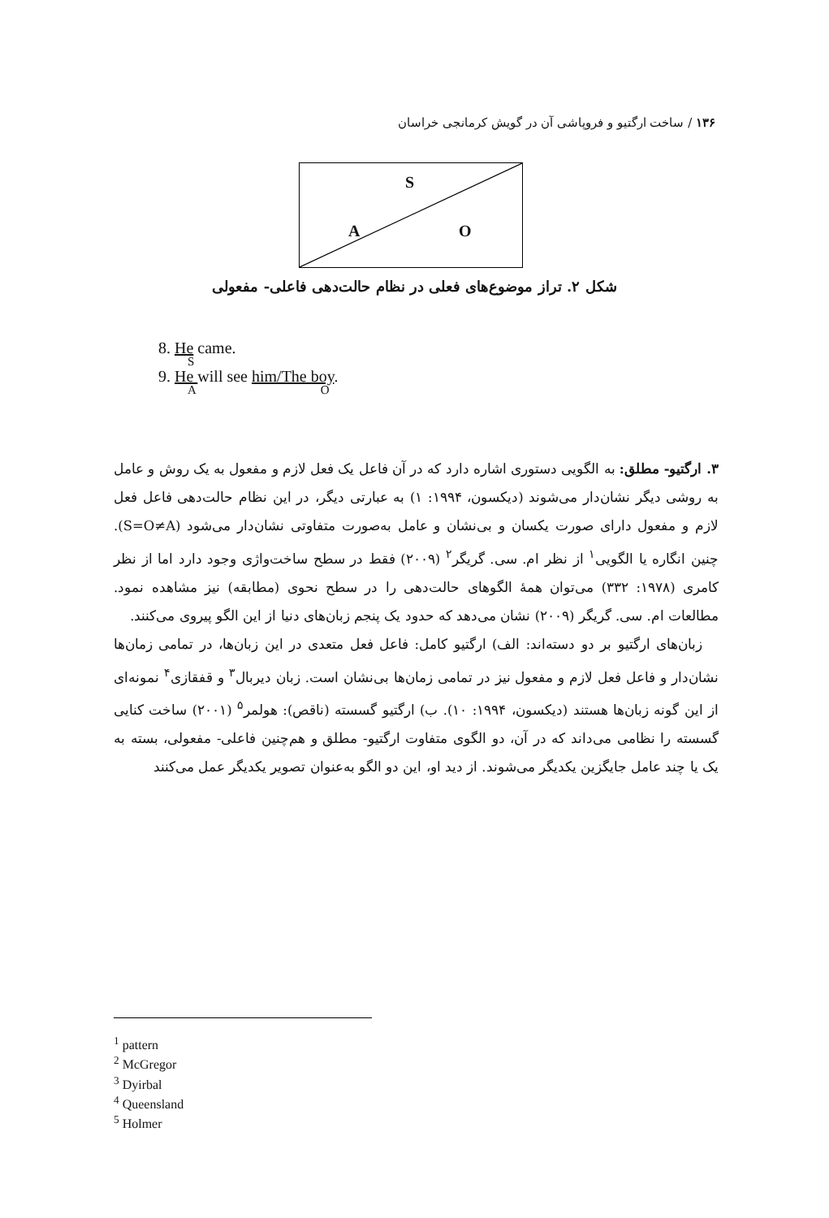۱۳۶ / ساخت ارگتیو و فروپاشی آن در گویش کرمانجی خراسان
S
A O
شکل ۲. تراز موضوع‌های فعلی در نظام حالت‌دهی فاعلی- مفعولی
8. He came.
S
9. He will see him/The boy.
A O
۳. ارگتیو- مطلق: به الگویی دستوری اشاره دارد که در آن فاعل یک فعل لازم و مفعول به یک روش و عامل به روشی دیگر نشان‌دار می‌شوند (دیکسون، ۱۹۹۴: ۱) به عبارتی دیگر، در این نظام حالت‌دهی فاعل فعل لازم و مفعول دارای صورت یکسان و بی‌نشان و عامل به‌صورت متفاوتی نشان‌دار می‌شود (S=O≠A). چنین انگاره یا الگویی<sup>۱</sup> از نظر ام. سی. گریگر<sup>۲</sup> (۲۰۰۹) فقط در سطح ساخت‌واژی وجود دارد اما از نظر کامری (۱۹۷۸: ۳۳۲) می‌توان همهٔ الگوهای حالت‌دهی را در سطح نحوی (مطابقه) نیز مشاهده نمود. مطالعات ام. سی. گریگر (۲۰۰۹) نشان می‌دهد که حدود یک پنجم زبان‌های دنیا از این الگو پیروی می‌کنند.
زبان‌های ارگتیو بر دو دسته‌اند: الف) ارگتیو کامل: فاعل فعل متعدی در این زبان‌ها، در تمامی زمان‌ها نشان‌دار و فاعل فعل لازم و مفعول نیز در تمامی زمان‌ها بی‌نشان است. زبان دیربال<sup>۳</sup> و قفقازی<sup>۴</sup> نمونه‌ای از این گونه زبان‌ها هستند (دیکسون، ۱۹۹۴: ۱۰). ب) ارگتیو گسسته (ناقص): هولمر<sup>۵</sup> (۲۰۰۱) ساخت کنایی گسسته را نظامی می‌داند که در آن، دو الگوی متفاوت ارگتیو- مطلق و هم‌چنین فاعلی- مفعولی، بسته به یک یا چند عامل جایگزین یکدیگر می‌شوند. از دید او، این دو الگو به‌عنوان تصویر یکدیگر عمل می‌کنند
<sup>1</sup> pattern
<sup>2</sup> McGregor
<sup>3</sup> Dyirbal
<sup>4</sup> Queensland
<sup>5</sup> Holmer